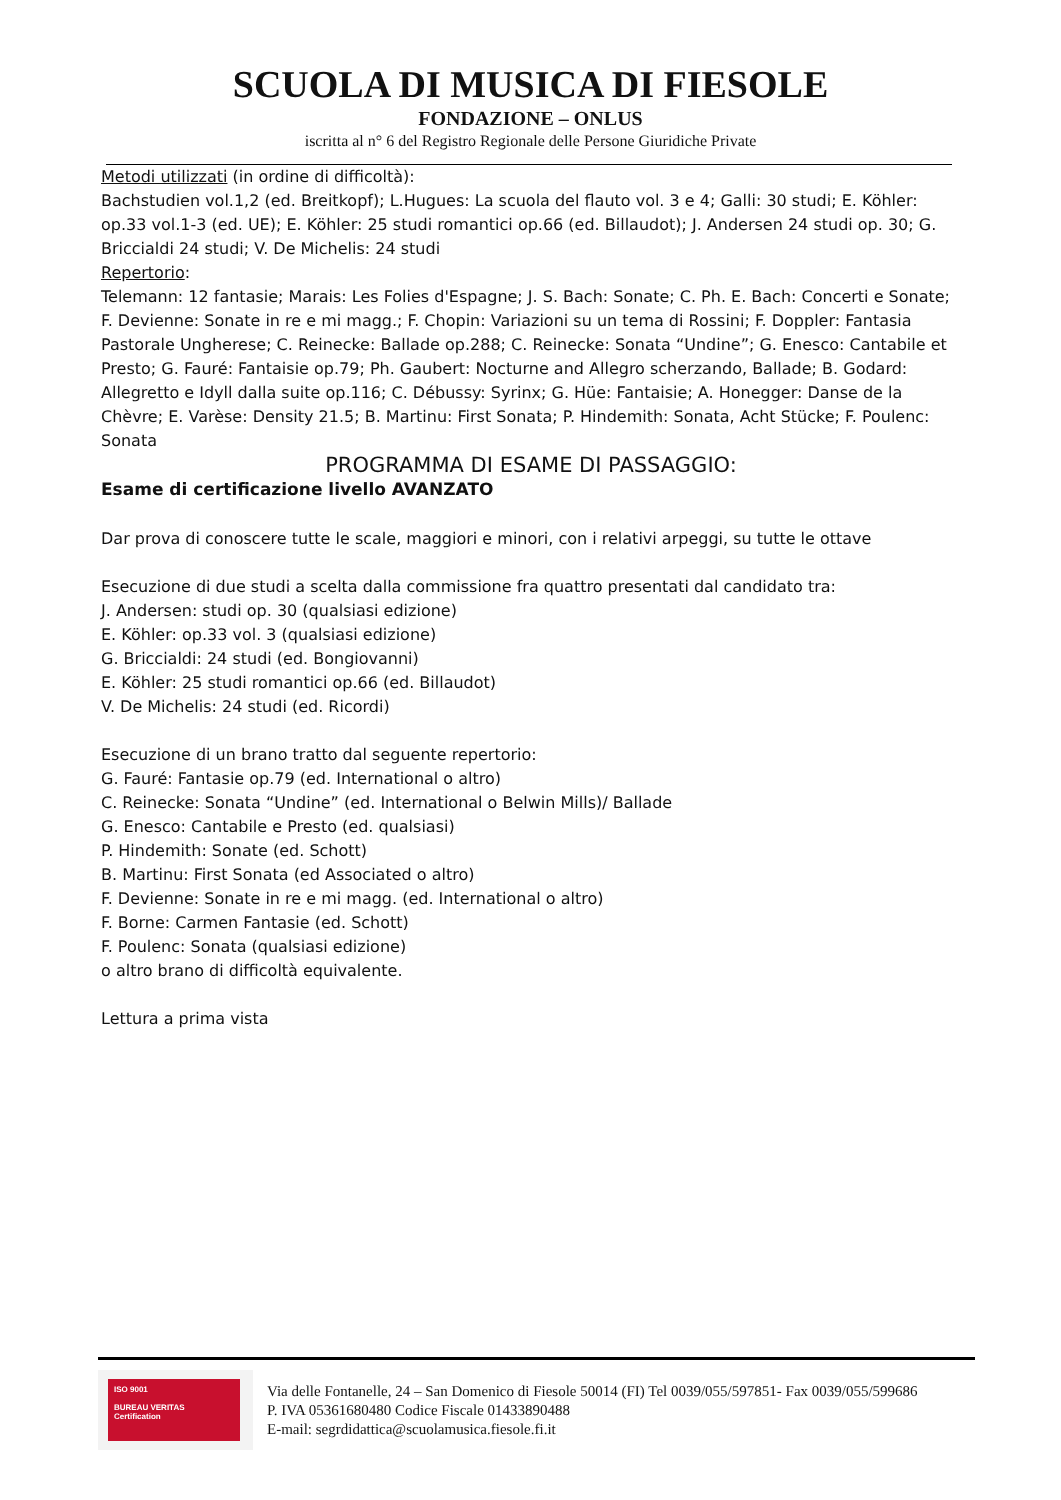SCUOLA DI MUSICA DI FIESOLE
FONDAZIONE – ONLUS
iscritta al n° 6 del Registro Regionale delle Persone Giuridiche Private
Metodi utilizzati (in ordine di difficoltà):
Bachstudien vol.1,2 (ed. Breitkopf); L.Hugues: La scuola del flauto vol. 3 e 4; Galli: 30 studi; E. Köhler: op.33 vol.1-3 (ed. UE); E. Köhler: 25 studi romantici op.66 (ed. Billaudot); J. Andersen 24 studi op. 30; G. Briccialdi 24 studi; V. De Michelis: 24 studi
Repertorio:
Telemann: 12 fantasie; Marais: Les Folies d'Espagne; J. S. Bach: Sonate; C. Ph. E. Bach: Concerti e Sonate; F. Devienne: Sonate in re e mi magg.; F. Chopin: Variazioni su un tema di Rossini; F. Doppler: Fantasia Pastorale Ungherese; C. Reinecke: Ballade op.288; C. Reinecke: Sonata “Undine”; G. Enesco: Cantabile et Presto; G. Fauré: Fantaisie op.79; Ph. Gaubert: Nocturne and Allegro scherzando, Ballade; B. Godard: Allegretto e Idyll dalla suite op.116; C. Débussy: Syrinx; G. Hüe: Fantaisie; A. Honegger: Danse de la Chèvre; E. Varèse: Density 21.5; B. Martinu: First Sonata; P. Hindemith: Sonata, Acht Stücke; F. Poulenc: Sonata
PROGRAMMA DI ESAME DI PASSAGGIO:
Esame di certificazione livello AVANZATO
Dar prova di conoscere tutte le scale, maggiori e minori, con i relativi arpeggi, su tutte le ottave
Esecuzione di due studi a scelta dalla commissione fra quattro presentati dal candidato tra:
J. Andersen: studi op. 30 (qualsiasi edizione)
E. Köhler: op.33 vol. 3 (qualsiasi edizione)
G. Briccialdi: 24 studi (ed. Bongiovanni)
E. Köhler: 25 studi romantici op.66 (ed. Billaudot)
V. De Michelis: 24 studi (ed. Ricordi)
Esecuzione di un brano tratto dal seguente repertorio:
G. Fauré: Fantasie op.79 (ed. International o altro)
C. Reinecke: Sonata “Undine” (ed. International o Belwin Mills)/ Ballade
G. Enesco: Cantabile e Presto (ed. qualsiasi)
P. Hindemith: Sonate (ed. Schott)
B. Martinu: First Sonata (ed Associated o altro)
F. Devienne: Sonate in re e mi magg. (ed. International o altro)
F. Borne: Carmen Fantasie (ed. Schott)
F. Poulenc: Sonata (qualsiasi edizione)
o altro brano di difficoltà equivalente.
Lettura a prima vista
ISO 9001
BUREAU VERITAS
Certification
Via delle Fontanelle, 24 – San Domenico di Fiesole 50014 (FI) Tel 0039/055/597851- Fax 0039/055/599686
P. IVA 05361680480 Codice Fiscale 01433890488
E-mail: segrdidattica@scuolamusica.fiesole.fi.it